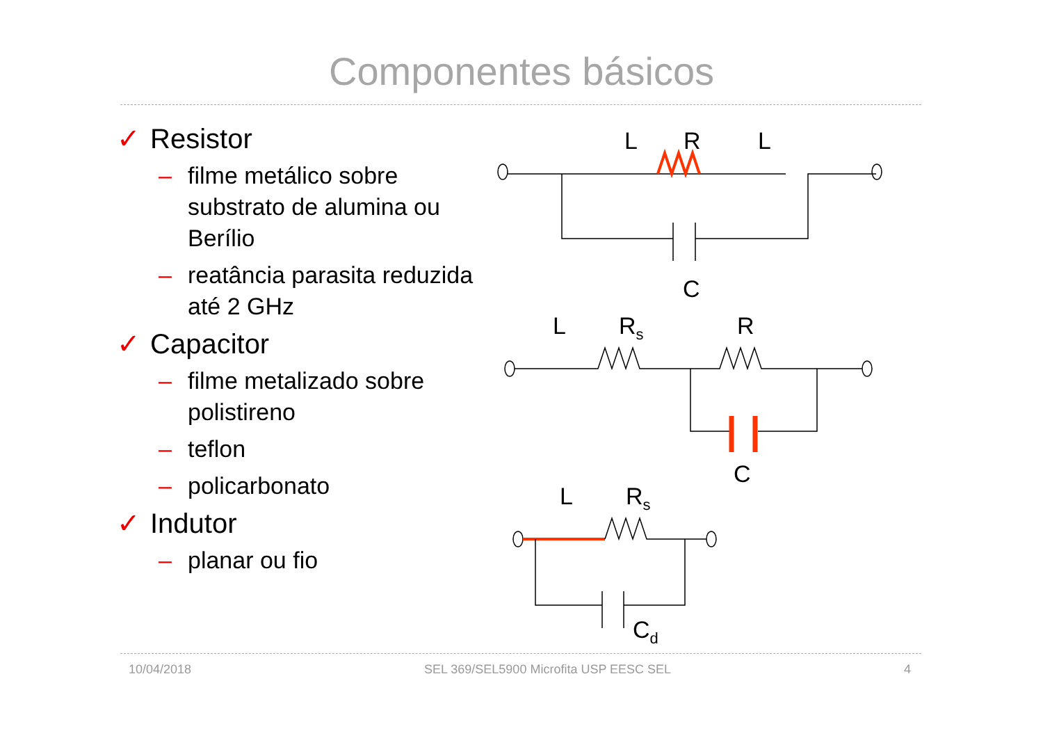Componentes básicos
✓ Resistor
– filme metálico sobre substrato de alumina ou Berílio
– reatância parasita reduzida até 2 GHz
✓ Capacitor
– filme metalizado sobre polistireno
– teflon
– policarbonato
✓ Indutor
– planar ou fio
L
R
L
C
L
Rs
R
C
L
Rs
Cd
10/04/2018 SEL 369/SEL5900 Microfita USP EESC SEL 4